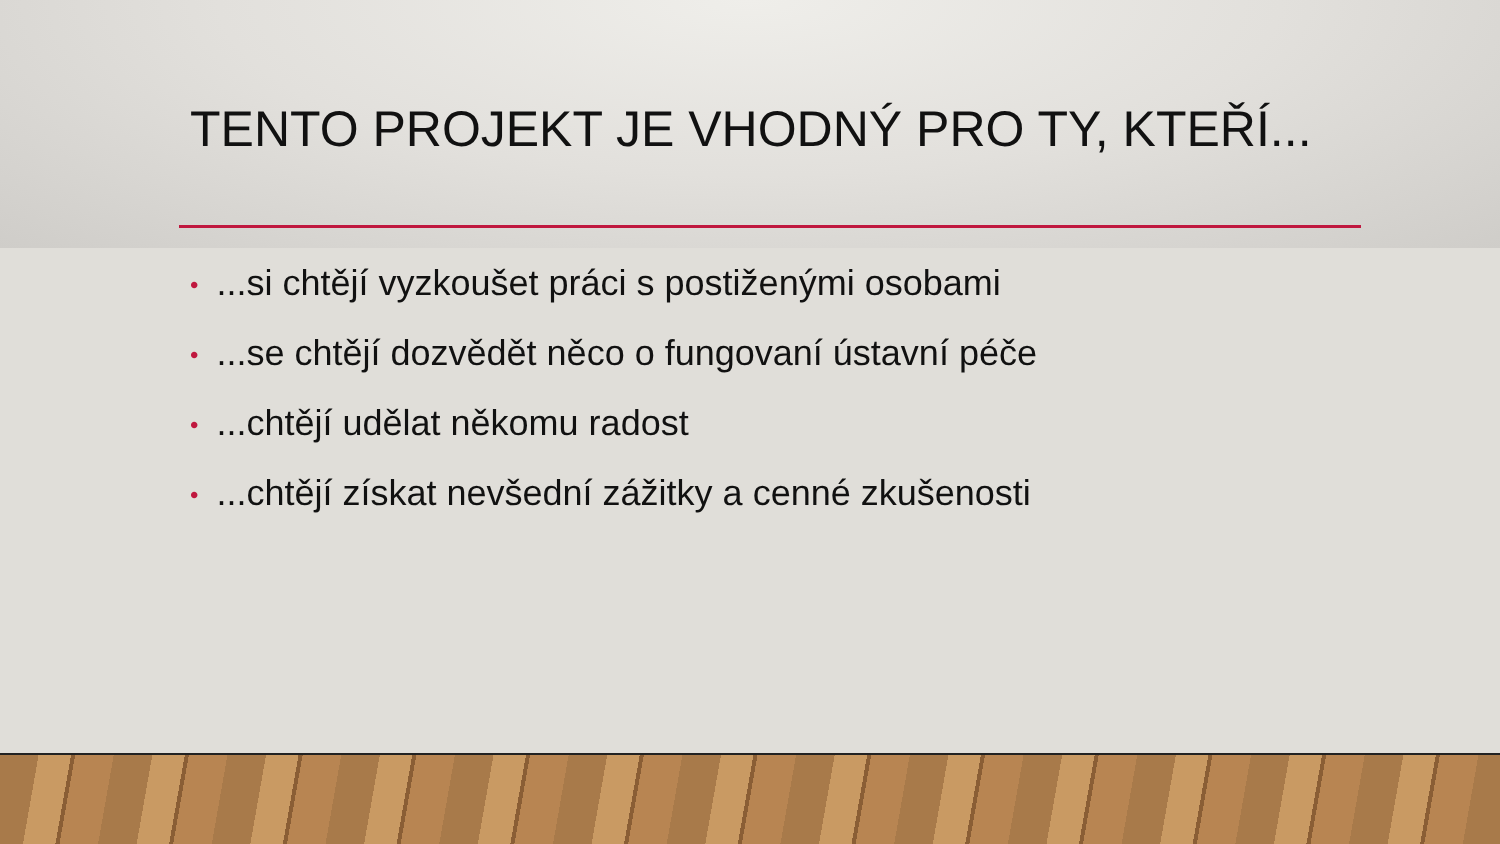TENTO PROJEKT JE VHODNÝ PRO TY, KTEŘÍ...
•...si chtějí vyzkoušet práci s postiženými osobami
•...se chtějí dozvědět něco o fungovaní ústavní péče
•...chtějí udělat někomu radost
•...chtějí získat nevšední zážitky a cenné zkušenosti